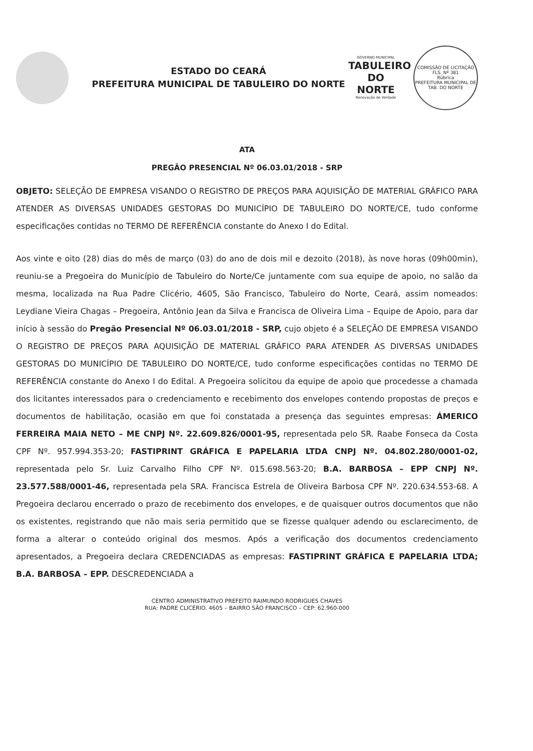ESTADO DO CEARÁ
PREFEITURA MUNICIPAL DE TABULEIRO DO NORTE
GOVERNO MUNICIPAL
TABULEIRO
DO NORTE
Renovação de Verdade
COMISSÃO DE LICITAÇÃO
FLS. Nº 381
Rúbrica
PREFEITURA MUNICIPAL DE TAB. DO NORTE
ATA
PREGÃO PRESENCIAL Nº 06.03.01/2018 - SRP
OBJETO: SELEÇÃO DE EMPRESA VISANDO O REGISTRO DE PREÇOS PARA AQUISIÇÃO DE MATERIAL GRÁFICO PARA ATENDER AS DIVERSAS UNIDADES GESTORAS DO MUNICÍPIO DE TABULEIRO DO NORTE/CE, tudo conforme especificações contidas no TERMO DE REFERÊNCIA constante do Anexo I do Edital.
Aos vinte e oito (28) dias do mês de março (03) do ano de dois mil e dezoito (2018), às nove horas (09h00min), reuniu-se a Pregoeira do Município de Tabuleiro do Norte/Ce juntamente com sua equipe de apoio, no salão da mesma, localizada na Rua Padre Clicério, 4605, São Francisco, Tabuleiro do Norte, Ceará, assim nomeados: Leydiane Vieira Chagas – Pregoeira, Antônio Jean da Silva e Francisca de Oliveira Lima – Equipe de Apoio, para dar início à sessão do Pregão Presencial Nº 06.03.01/2018 - SRP, cujo objeto é a SELEÇÃO DE EMPRESA VISANDO O REGISTRO DE PREÇOS PARA AQUISIÇÃO DE MATERIAL GRÁFICO PARA ATENDER AS DIVERSAS UNIDADES GESTORAS DO MUNICÍPIO DE TABULEIRO DO NORTE/CE, tudo conforme especificações contidas no TERMO DE REFERÊNCIA constante do Anexo I do Edital. A Pregoeira solicitou da equipe de apoio que procedesse a chamada dos licitantes interessados para o credenciamento e recebimento dos envelopes contendo propostas de preços e documentos de habilitação, ocasião em que foi constatada a presença das seguintes empresas: ÁMERICO FERREIRA MAIA NETO – ME CNPJ Nº. 22.609.826/0001-95, representada pelo SR. Raabe Fonseca da Costa CPF Nº. 957.994.353-20; FASTIPRINT GRÁFICA E PAPELARIA LTDA CNPJ Nº. 04.802.280/0001-02, representada pelo Sr. Luiz Carvalho Filho CPF Nº. 015.698.563-20; B.A. BARBOSA – EPP CNPJ Nº. 23.577.588/0001-46, representada pela SRA. Francisca Estrela de Oliveira Barbosa CPF Nº. 220.634.553-68. A Pregoeira declarou encerrado o prazo de recebimento dos envelopes, e de quaisquer outros documentos que não os existentes, registrando que não mais seria permitido que se fizesse qualquer adendo ou esclarecimento, de forma a alterar o conteúdo original dos mesmos. Após a verificação dos documentos credenciamento apresentados, a Pregoeira declara CREDENCIADAS as empresas: FASTIPRINT GRÁFICA E PAPELARIA LTDA; B.A. BARBOSA – EPP. DESCREDENCIADA a
CENTRO ADMINISTRATIVO PREFEITO RAIMUNDO RODRIGUES CHAVES
RUA: PADRE CLICÉRIO. 4605 – BAIRRO SÃO FRANCISCO – CEP: 62.960-000